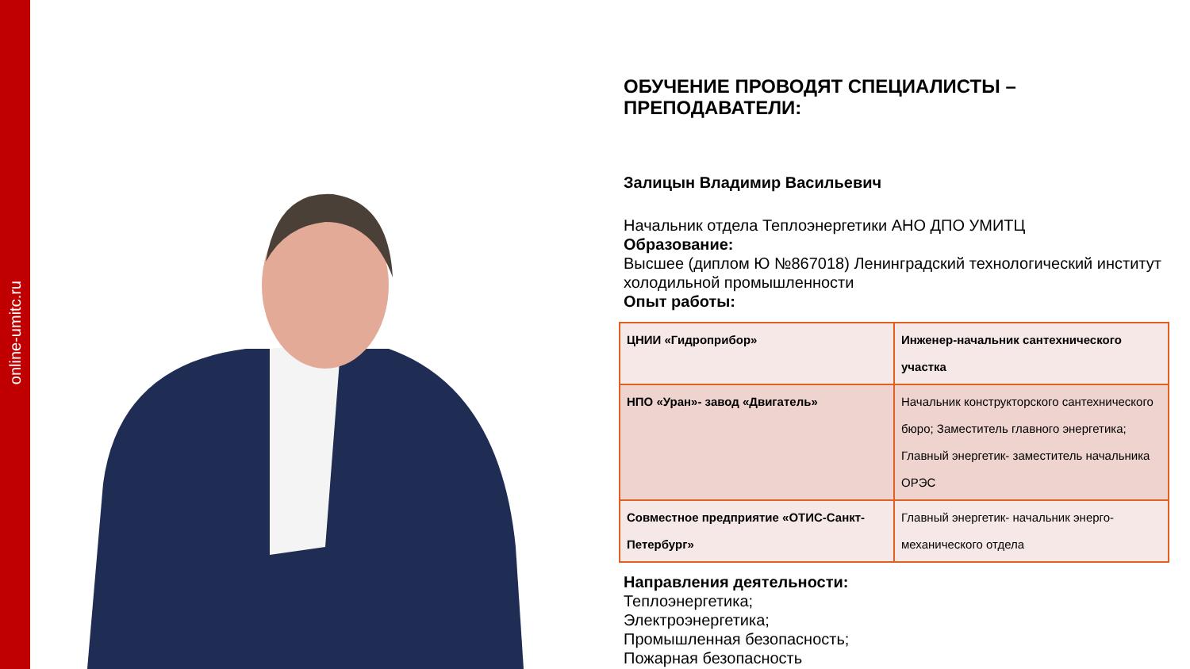online-umitc.ru
ОБУЧЕНИЕ ПРОВОДЯТ СПЕЦИАЛИСТЫ –
ПРЕПОДАВАТЕЛИ:
Залицын Владимир Васильевич
Начальник отдела Теплоэнергетики АНО ДПО УМИТЦ
Образование:
Высшее (диплом Ю №867018) Ленинградский технологический институт холодильной промышленности
Опыт работы:
| ЦНИИ «Гидроприбор» | Инженер-начальник сантехнического участка |
| НПО «Уран»- завод «Двигатель» | Начальник конструкторского сантехнического бюро; Заместитель главного энергетика; Главный энергетик- заместитель начальника ОРЭС |
| Совместное предприятие «ОТИС-Санкт-Петербург» | Главный энергетик- начальник энерго-механического отдела |
Направления деятельности:
Теплоэнергетика;
Электроэнергетика;
Промышленная безопасность;
Пожарная безопасность